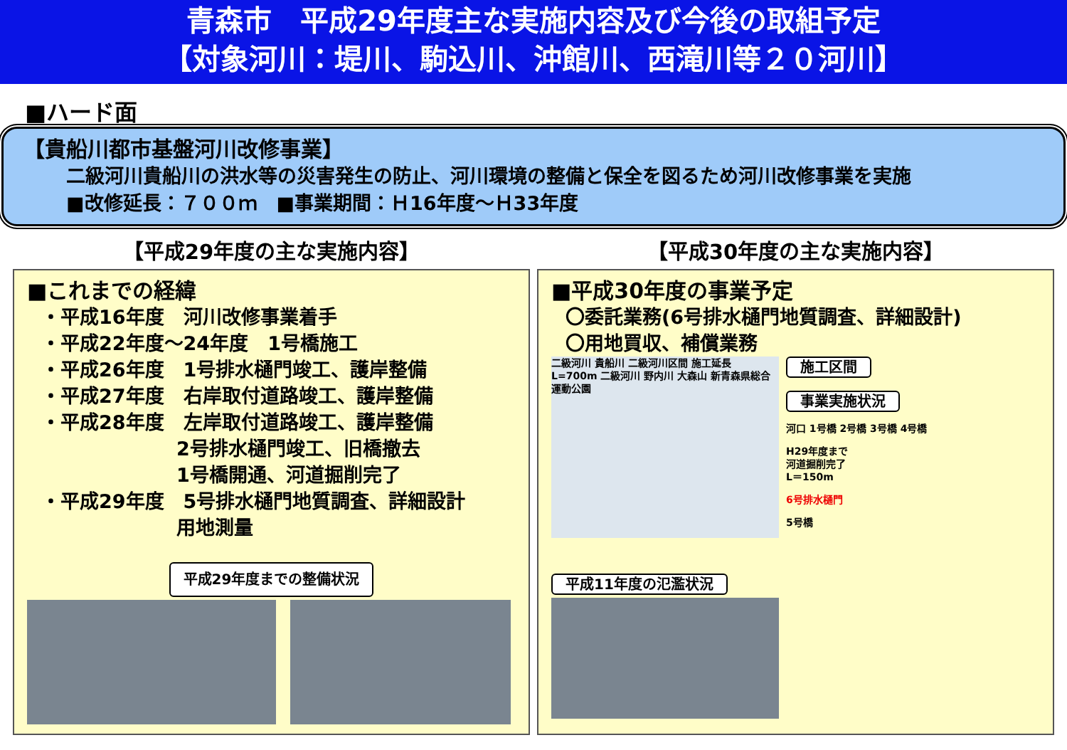青森市　平成29年度主な実施内容及び今後の取組予定
【対象河川：堤川、駒込川、沖館川、西滝川等２０河川】
■ハード面
【貴船川都市基盤河川改修事業】
二級河川貴船川の洪水等の災害発生の防止、河川環境の整備と保全を図るため河川改修事業を実施
■改修延長：７００ｍ　■事業期間：Ｈ16年度～Ｈ33年度
【平成29年度の主な実施内容】
■これまでの経緯
・平成16年度　河川改修事業着手
・平成22年度～24年度　1号橋施工
・平成26年度　1号排水樋門竣工、護岸整備
・平成27年度　右岸取付道路竣工、護岸整備
・平成28年度　左岸取付道路竣工、護岸整備
2号排水樋門竣工、旧橋撤去
1号橋開通、河道掘削完了
・平成29年度　5号排水樋門地質調査、詳細設計
用地測量
平成29年度までの整備状況
【平成30年度の主な実施内容】
■平成30年度の事業予定
〇委託業務(6号排水樋門地質調査、詳細設計)
〇用地買収、補償業務
二級河川 貴船川 二級河川区間 施工延長 L=700m 二級河川 野内川 大森山 新青森県総合運動公園
平成11年度の氾濫状況
施工区間
事業実施状況
河口 1号橋 2号橋 3号橋 4号橋
H29年度まで
河道掘削完了
L＝150m
6号排水樋門
5号橋